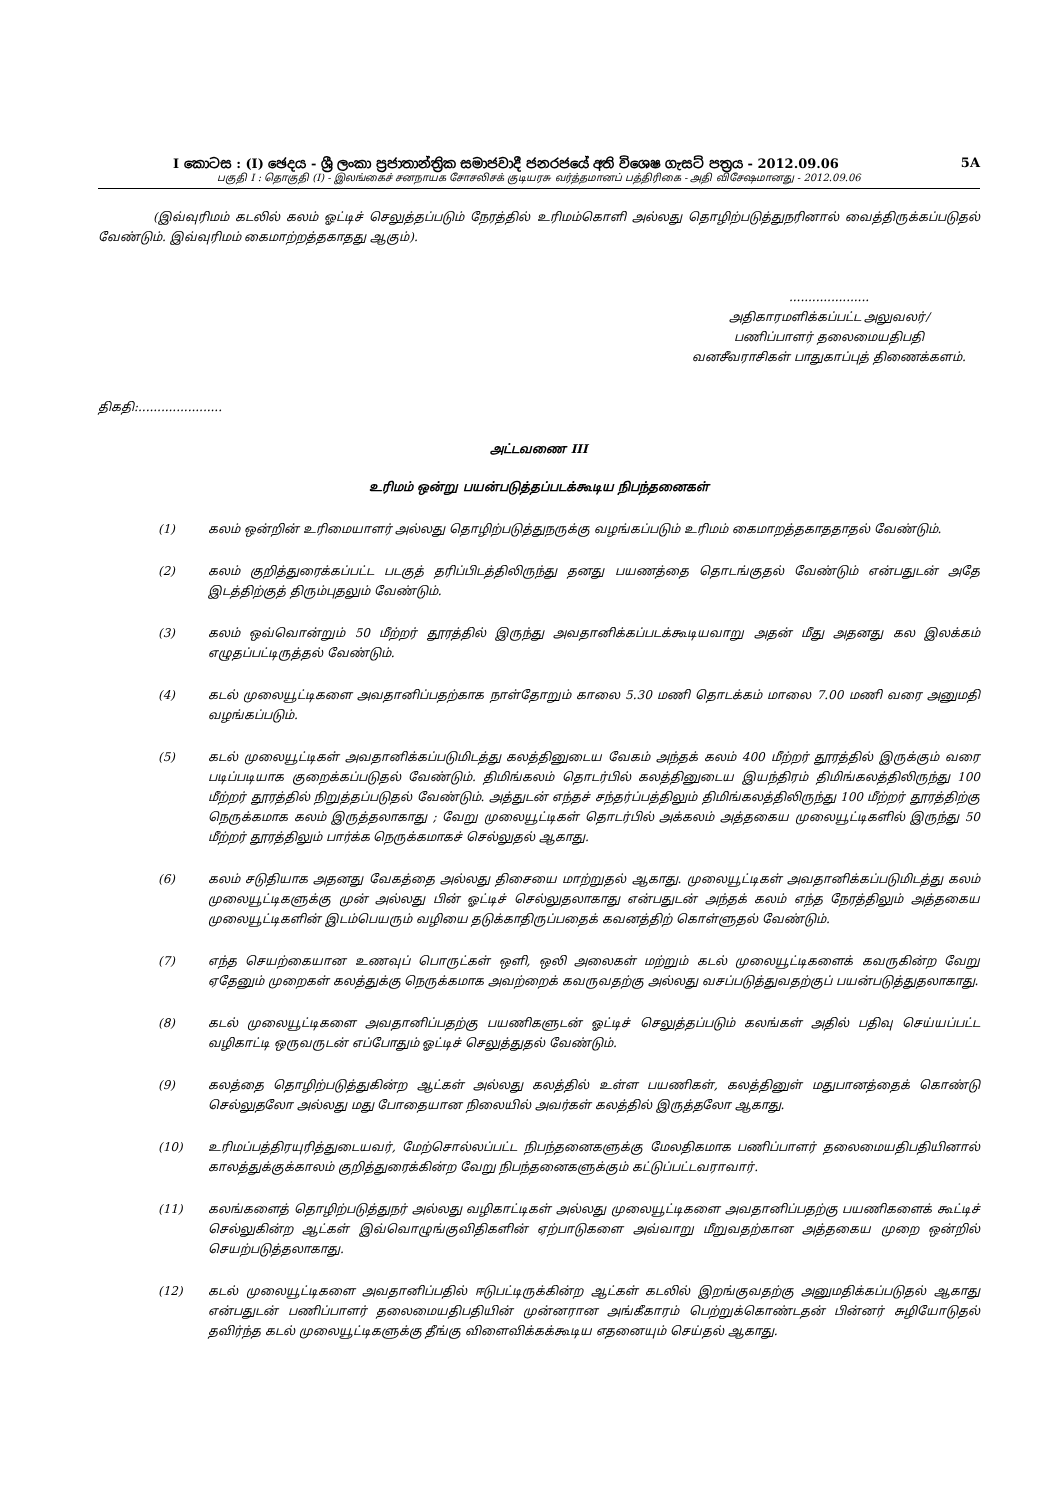I කොටස : (I) ඡෙදය - ශ්‍රී ලංකා ප්‍රජාතාන්ත්‍රික සමාජවාදී ජනරජයේ අති විශෙෂ ගැසට් පත්‍රය - 2012.09.06 5A
பகுதி I : தொகுதி (I) - இலங்கைச் சனநாயக சோசலிசக் குடியரசு வர்த்தமானப் பத்திரிகை - அதி விசேஷமானது - 2012.09.06
(இவ்வுரிமம் கடலில் கலம் ஓட்டிச் செலுத்தப்படும் நேரத்தில் உரிமம்கொளி அல்லது தொழிற்படுத்துநரினால் வைத்திருக்கப்படுதல் வேண்டும். இவ்வுரிமம் கைமாற்றத்தகாதது ஆகும்).
.....................
அதிகாரமளிக்கப்பட்ட அலுவலர்/
பணிப்பாளர் தலைமையதிபதி
வனசீவராசிகள் பாதுகாப்புத் திணைக்களம்.
திகதி:......................
அட்டவணை III
உரிமம் ஒன்று பயன்படுத்தப்படக்கூடிய நிபந்தனைகள்
(1) கலம் ஒன்றின் உரிமையாளர் அல்லது தொழிற்படுத்துநருக்கு வழங்கப்படும் உரிமம் கைமாறத்தகாததாதல் வேண்டும்.
(2) கலம் குறித்துரைக்கப்பட்ட படகுத் தரிப்பிடத்திலிருந்து தனது பயணத்தை தொடங்குதல் வேண்டும் என்பதுடன் அதே இடத்திற்குத் திரும்புதலும் வேண்டும்.
(3) கலம் ஒவ்வொன்றும் 50 மீற்றர் தூரத்தில் இருந்து அவதானிக்கப்படக்கூடியவாறு அதன் மீது அதனது கல இலக்கம் எழுதப்பட்டிருத்தல் வேண்டும்.
(4) கடல் முலையூட்டிகளை அவதானிப்பதற்காக நாள்தோறும் காலை 5.30 மணி தொடக்கம் மாலை 7.00 மணி வரை அனுமதி வழங்கப்படும்.
(5) கடல் முலையூட்டிகள் அவதானிக்கப்படுமிடத்து கலத்தினுடைய வேகம் அந்தக் கலம் 400 மீற்றர் தூரத்தில் இருக்கும் வரை படிப்படியாக குறைக்கப்படுதல் வேண்டும். திமிங்கலம் தொடர்பில் கலத்தினுடைய இயந்திரம் திமிங்கலத்திலிருந்து 100 மீற்றர் தூரத்தில் நிறுத்தப்படுதல் வேண்டும். அத்துடன் எந்தச் சந்தர்ப்பத்திலும் திமிங்கலத்திலிருந்து 100 மீற்றர் தூரத்திற்கு நெருக்கமாக கலம் இருத்தலாகாது ; வேறு முலையூட்டிகள் தொடர்பில் அக்கலம் அத்தகைய முலையூட்டிகளில் இருந்து 50 மீற்றர் தூரத்திலும் பார்க்க நெருக்கமாகச் செல்லுதல் ஆகாது.
(6) கலம் சடுதியாக அதனது வேகத்தை அல்லது திசையை மாற்றுதல் ஆகாது. முலையூட்டிகள் அவதானிக்கப்படுமிடத்து கலம் முலையூட்டிகளுக்கு முன் அல்லது பின் ஓட்டிச் செல்லுதலாகாது என்பதுடன் அந்தக் கலம் எந்த நேரத்திலும் அத்தகைய முலையூட்டிகளின் இடம்பெயரும் வழியை தடுக்காதிருப்பதைக் கவனத்திற் கொள்ளுதல் வேண்டும்.
(7) எந்த செயற்கையான உணவுப் பொருட்கள் ஒளி, ஒலி அலைகள் மற்றும் கடல் முலையூட்டிகளைக் கவருகின்ற வேறு ஏதேனும் முறைகள் கலத்துக்கு நெருக்கமாக அவற்றைக் கவருவதற்கு அல்லது வசப்படுத்துவதற்குப் பயன்படுத்துதலாகாது.
(8) கடல் முலையூட்டிகளை அவதானிப்பதற்கு பயணிகளுடன் ஓட்டிச் செலுத்தப்படும் கலங்கள் அதில் பதிவு செய்யப்பட்ட வழிகாட்டி ஒருவருடன் எப்போதும் ஓட்டிச் செலுத்துதல் வேண்டும்.
(9) கலத்தை தொழிற்படுத்துகின்ற ஆட்கள் அல்லது கலத்தில் உள்ள பயணிகள், கலத்தினுள் மதுபானத்தைக் கொண்டு செல்லுதலோ அல்லது மது போதையான நிலையில் அவர்கள் கலத்தில் இருத்தலோ ஆகாது.
(10) உரிமப்பத்திரயுரித்துடையவர், மேற்சொல்லப்பட்ட நிபந்தனைகளுக்கு மேலதிகமாக பணிப்பாளர் தலைமையதிபதியினால் காலத்துக்குக்காலம் குறித்துரைக்கின்ற வேறு நிபந்தனைகளுக்கும் கட்டுப்பட்டவராவார்.
(11) கலங்களைத் தொழிற்படுத்துநர் அல்லது வழிகாட்டிகள் அல்லது முலையூட்டிகளை அவதானிப்பதற்கு பயணிகளைக் கூட்டிச் செல்லுகின்ற ஆட்கள் இவ்வொழுங்குவிதிகளின் ஏற்பாடுகளை அவ்வாறு மீறுவதற்கான அத்தகைய முறை ஒன்றில் செயற்படுத்தலாகாது.
(12) கடல் முலையூட்டிகளை அவதானிப்பதில் ஈடுபட்டிருக்கின்ற ஆட்கள் கடலில் இறங்குவதற்கு அனுமதிக்கப்படுதல் ஆகாது என்பதுடன் பணிப்பாளர் தலைமையதிபதியின் முன்னரான அங்கீகாரம் பெற்றுக்கொண்டதன் பின்னர் சுழியோடுதல் தவிர்ந்த கடல் முலையூட்டிகளுக்கு தீங்கு விளைவிக்கக்கூடிய எதனையும் செய்தல் ஆகாது.